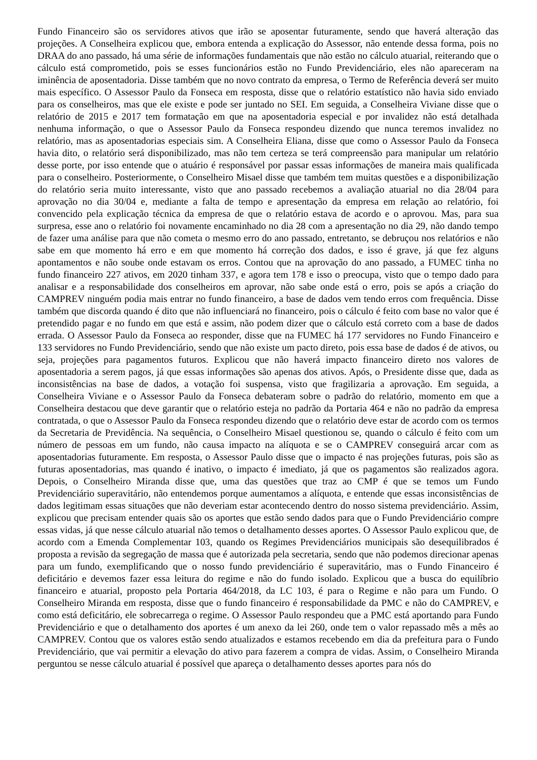Fundo Financeiro são os servidores ativos que irão se aposentar futuramente, sendo que haverá alteração das projeções. A Conselheira explicou que, embora entenda a explicação do Assessor, não entende dessa forma, pois no DRAA do ano passado, há uma série de informações fundamentais que não estão no cálculo atuarial, reiterando que o cálculo está comprometido, pois se esses funcionários estão no Fundo Previdenciário, eles não apareceram na iminência de aposentadoria. Disse também que no novo contrato da empresa, o Termo de Referência deverá ser muito mais específico. O Assessor Paulo da Fonseca em resposta, disse que o relatório estatístico não havia sido enviado para os conselheiros, mas que ele existe e pode ser juntado no SEI. Em seguida, a Conselheira Viviane disse que o relatório de 2015 e 2017 tem formatação em que na aposentadoria especial e por invalidez não está detalhada nenhuma informação, o que o Assessor Paulo da Fonseca respondeu dizendo que nunca teremos invalidez no relatório, mas as aposentadorias especiais sim. A Conselheira Eliana, disse que como o Assessor Paulo da Fonseca havia dito, o relatório será disponibilizado, mas não tem certeza se terá compreensão para manipular um relatório desse porte, por isso entende que o atuário é responsável por passar essas informações de maneira mais qualificada para o conselheiro. Posteriormente, o Conselheiro Misael disse que também tem muitas questões e a disponibilização do relatório seria muito interessante, visto que ano passado recebemos a avaliação atuarial no dia 28/04 para aprovação no dia 30/04 e, mediante a falta de tempo e apresentação da empresa em relação ao relatório, foi convencido pela explicação técnica da empresa de que o relatório estava de acordo e o aprovou. Mas, para sua surpresa, esse ano o relatório foi novamente encaminhado no dia 28 com a apresentação no dia 29, não dando tempo de fazer uma análise para que não cometa o mesmo erro do ano passado, entretanto, se debruçou nos relatórios e não sabe em que momento há erro e em que momento há correção dos dados, e isso é grave, já que fez alguns apontamentos e não soube onde estavam os erros. Contou que na aprovação do ano passado, a FUMEC tinha no fundo financeiro 227 ativos, em 2020 tinham 337, e agora tem 178 e isso o preocupa, visto que o tempo dado para analisar e a responsabilidade dos conselheiros em aprovar, não sabe onde está o erro, pois se após a criação do CAMPREV ninguém podia mais entrar no fundo financeiro, a base de dados vem tendo erros com frequência. Disse também que discorda quando é dito que não influenciará no financeiro, pois o cálculo é feito com base no valor que é pretendido pagar e no fundo em que está e assim, não podem dizer que o cálculo está correto com a base de dados errada. O Assessor Paulo da Fonseca ao responder, disse que na FUMEC há 177 servidores no Fundo Financeiro e 133 servidores no Fundo Previdenciário, sendo que não existe um pacto direto, pois essa base de dados é de ativos, ou seja, projeções para pagamentos futuros. Explicou que não haverá impacto financeiro direto nos valores de aposentadoria a serem pagos, já que essas informações são apenas dos ativos. Após, o Presidente disse que, dada as inconsistências na base de dados, a votação foi suspensa, visto que fragilizaria a aprovação. Em seguida, a Conselheira Viviane e o Assessor Paulo da Fonseca debateram sobre o padrão do relatório, momento em que a Conselheira destacou que deve garantir que o relatório esteja no padrão da Portaria 464 e não no padrão da empresa contratada, o que o Assessor Paulo da Fonseca respondeu dizendo que o relatório deve estar de acordo com os termos da Secretaria de Previdência. Na sequência, o Conselheiro Misael questionou se, quando o cálculo é feito com um número de pessoas em um fundo, não causa impacto na alíquota e se o CAMPREV conseguirá arcar com as aposentadorias futuramente. Em resposta, o Assessor Paulo disse que o impacto é nas projeções futuras, pois são as futuras aposentadorias, mas quando é inativo, o impacto é imediato, já que os pagamentos são realizados agora. Depois, o Conselheiro Miranda disse que, uma das questões que traz ao CMP é que se temos um Fundo Previdenciário superavitário, não entendemos porque aumentamos a alíquota, e entende que essas inconsistências de dados legitimam essas situações que não deveriam estar acontecendo dentro do nosso sistema previdenciário. Assim, explicou que precisam entender quais são os aportes que estão sendo dados para que o Fundo Previdenciário compre essas vidas, já que nesse cálculo atuarial não temos o detalhamento desses aportes. O Assessor Paulo explicou que, de acordo com a Emenda Complementar 103, quando os Regimes Previdenciários municipais são desequilibrados é proposta a revisão da segregação de massa que é autorizada pela secretaria, sendo que não podemos direcionar apenas para um fundo, exemplificando que o nosso fundo previdenciário é superavitário, mas o Fundo Financeiro é deficitário e devemos fazer essa leitura do regime e não do fundo isolado. Explicou que a busca do equilíbrio financeiro e atuarial, proposto pela Portaria 464/2018, da LC 103, é para o Regime e não para um Fundo. O Conselheiro Miranda em resposta, disse que o fundo financeiro é responsabilidade da PMC e não do CAMPREV, e como está deficitário, ele sobrecarrega o regime. O Assessor Paulo respondeu que a PMC está aportando para Fundo Previdenciário e que o detalhamento dos aportes é um anexo da lei 260, onde tem o valor repassado mês a mês ao CAMPREV. Contou que os valores estão sendo atualizados e estamos recebendo em dia da prefeitura para o Fundo Previdenciário, que vai permitir a elevação do ativo para fazerem a compra de vidas. Assim, o Conselheiro Miranda perguntou se nesse cálculo atuarial é possível que apareça o detalhamento desses aportes para nós do